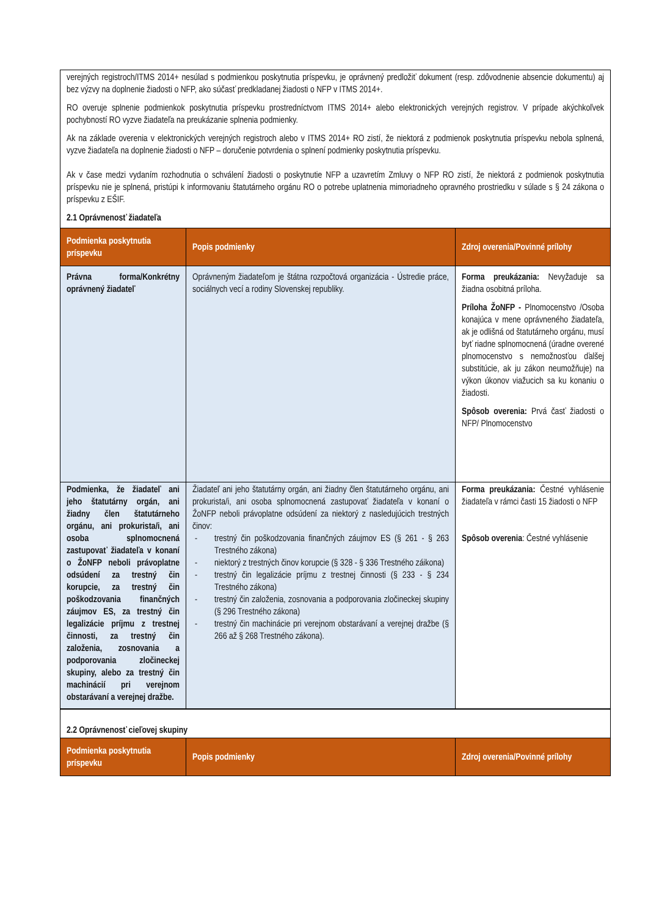verejných registroch/ITMS 2014+ nesúlad s podmienkou poskytnutia príspevku, je oprávnený predložiť dokument (resp. zdôvodnenie absencie dokumentu) aj bez výzvy na doplnenie žiadosti o NFP, ako súčasť predkladanej žiadosti o NFP v ITMS 2014+.
RO overuje splnenie podmienkok poskytnutia príspevku prostredníctvom ITMS 2014+ alebo elektronických verejných registrov. V prípade akýchkoľvek pochybností RO vyzve žiadateľa na preukázanie splnenia podmienky.
Ak na základe overenia v elektronických verejných registroch alebo v ITMS 2014+ RO zistí, že niektorá z podmienok poskytnutia príspevku nebola splnená, vyzve žiadateľa na doplnenie žiadosti o NFP – doručenie potvrdenia o splnení podmienky poskytnutia príspevku.
Ak v čase medzi vydaním rozhodnutia o schválení žiadosti o poskytnutie NFP a uzavretím Zmluvy o NFP RO zistí, že niektorá z podmienok poskytnutia príspevku nie je splnená, pristúpi k informovaniu štatutárneho orgánu RO o potrebe uplatnenia mimoriadneho opravného prostriedku v súlade s § 24 zákona o príspevku z EŠIF.
2.1 Oprávnenosť žiadateľa
| Podmienka poskytnutia príspevku | Popis podmienky | Zdroj overenia/Povinné prílohy |
| --- | --- | --- |
| Právna forma/Konkrétny oprávnený žiadateľ | Oprávneným žiadateľom je štátna rozpočtová organizácia - Ústredie práce, sociálnych vecí a rodiny Slovenskej republiky. | Forma preukázania: Nevyžaduje sa žiadna osobitná príloha. Príloha ŽoNFP - Plnomocenstvo /Osoba konajúca v mene oprávneného žiadateľa, ak je odlišná od štatutárneho orgánu, musí byť riadne splnomocnená (úradne overené plnomocenstvo s nemožnosťou ďalšej substitúcie, ak ju zákon neumožňuje) na výkon úkonov viažucich sa ku konaniu o žiadosti. Spôsob overenia: Prvá časť žiadosti o NFP/ Plnomocenstvo |
| Podmienka, že žiadateľ ani jeho štatutárny orgán, ani žiadny člen štatutárneho orgánu, ani prokurista/i, ani osoba splnomocnená zastupovať žiadateľa v konaní o ŽoNFP neboli právoplatne odsúdení za trestný čin korupcie, za trestný čin poškodzovania finančných záujmov ES, za trestný čin legalizácie príjmu z trestnej činnosti, za trestný čin založenia, zosnovania a podporovania zločineckej skupiny, alebo za trestný čin machinácií pri verejnom obstarávaní a verejnej dražbe. | Žiadateľ ani jeho štatutárny orgán, ani žiadny člen štatutárneho orgánu, ani prokurista/i, ani osoba splnomocnená zastupovať žiadateľa v konaní o ŽoNFP neboli právoplatne odsúdení za niektorý z nasledujúcich trestných činov: - trestný čin poškodzovania finančných záujmov ES (§ 261 - § 263 Trestného zákona) - niektorý z trestných činov korupcie (§ 328 - § 336 Trestného záikona) - trestný čin legalizácie príjmu z trestnej činnosti (§ 233 - § 234 Trestného zákona) - trestný čin založenia, zosnovania a podporovania zločineckej skupiny (§ 296 Trestného zákona) - trestný čin machinácie pri verejnom obstarávaní a verejnej dražbe (§ 266 až § 268 Trestného zákona). | Forma preukázania: Čestné vyhlásenie žiadateľa v rámci časti 15 žiadosti o NFP Spôsob overenia : Čestné vyhlásenie |
2.2 Oprávnenosť cieľovej skupiny
| Podmienka poskytnutia príspevku | Popis podmienky | Zdroj overenia/Povinné prílohy |
| --- | --- | --- |